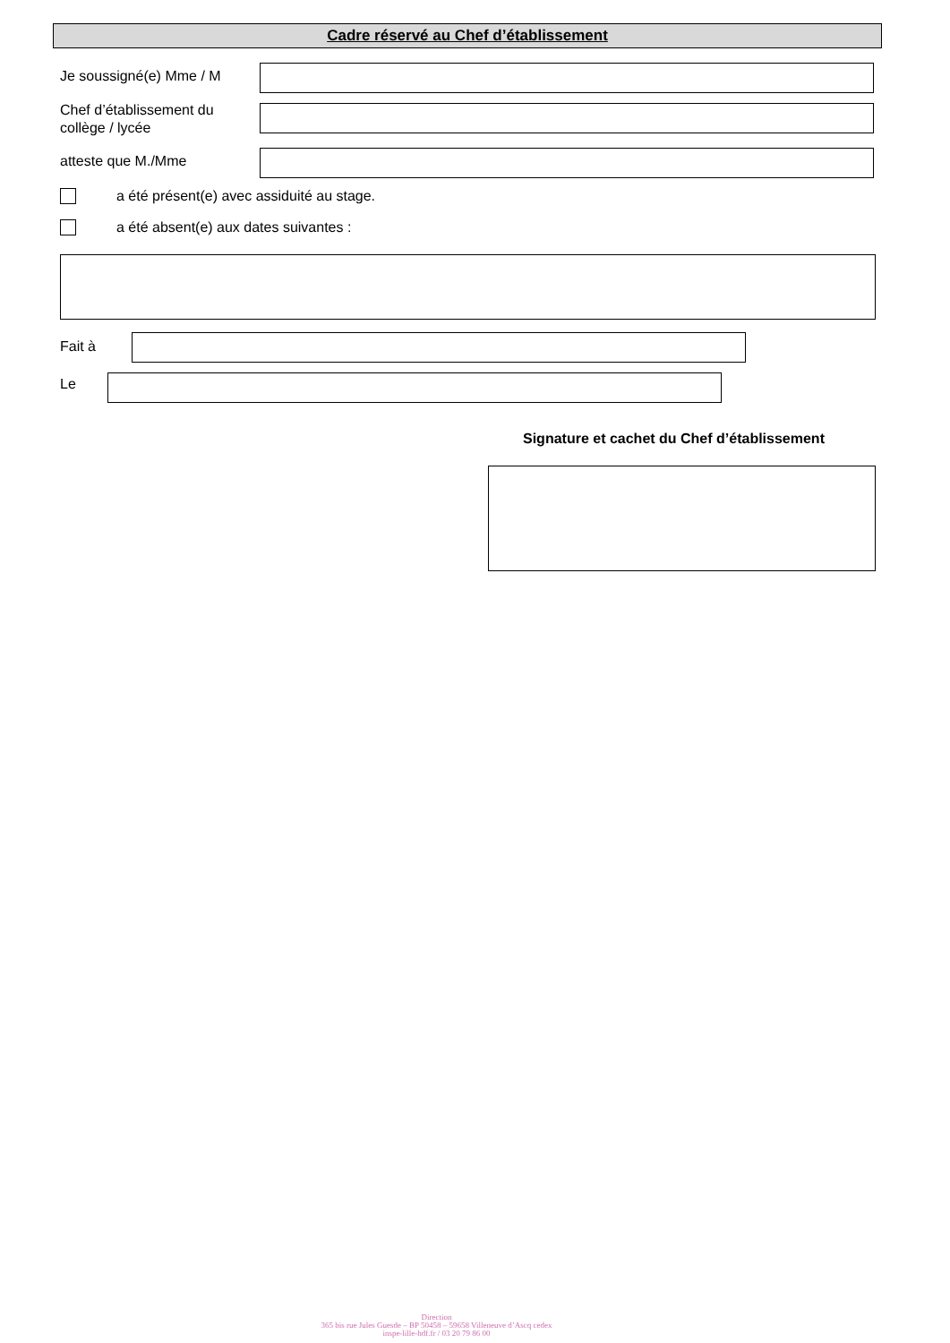Cadre réservé au Chef d’établissement
Je soussigné(e) Mme / M
Chef d’établissement du
collège / lycée
atteste que M./Mme
a été présent(e) avec assiduité au stage.
a été absent(e) aux dates suivantes :
Fait à
Le
Signature et cachet du Chef d’établissement
Direction
365 bis rue Jules Guesde – BP 50458 – 59658 Villeneuve d’Ascq cedex
inspe-lille-hdf.fr / 03 20 79 86 00